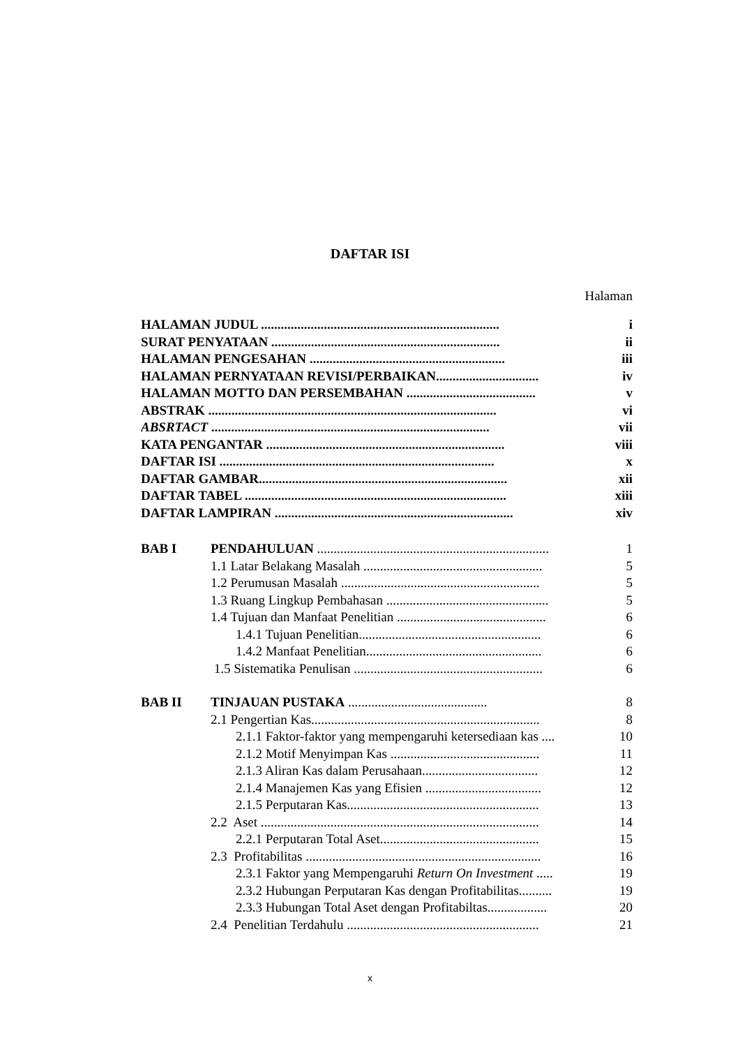DAFTAR ISI
Halaman
| HALAMAN JUDUL ........................................................................ | i |
| SURAT PENYATAAN ..................................................................... | ii |
| HALAMAN PENGESAHAN ........................................................... | iii |
| HALAMAN PERNYATAAN REVISI/PERBAIKAN............................... | iv |
| HALAMAN MOTTO DAN PERSEMBAHAN ....................................... | v |
| ABSTRAK ....................................................................................... | vi |
| ABSRTACT .................................................................................... | vii |
| KATA PENGANTAR ........................................................................ | viii |
| DAFTAR ISI ................................................................................... | x |
| DAFTAR GAMBAR........................................................................... | xii |
| DAFTAR TABEL ............................................................................... | xiii |
| DAFTAR LAMPIRAN ........................................................................ | xiv |
| BAB I | PENDAHULUAN ...................................................................... | 1 |
| | 1.1 Latar Belakang Masalah ...................................................... | 5 |
| | 1.2 Perumusan Masalah ............................................................ | 5 |
| | 1.3 Ruang Lingkup Pembahasan ................................................. | 5 |
| | 1.4 Tujuan dan Manfaat Penelitian ............................................. | 6 |
| | 1.4.1 Tujuan Penelitian....................................................... | 6 |
| | 1.4.2 Manfaat Penelitian..................................................... | 6 |
| | 1.5 Sistematika Penulisan ......................................................... | 6 |
| BAB II | TINJAUAN PUSTAKA .......................................... | 8 |
| | 2.1 Pengertian Kas..................................................................... | 8 |
| | 2.1.1 Faktor-faktor yang mempengaruhi ketersediaan kas .... | 10 |
| | 2.1.2 Motif Menyimpan Kas ............................................. | 11 |
| | 2.1.3 Aliran Kas dalam Perusahaan................................... | 12 |
| | 2.1.4 Manajemen Kas yang Efisien ................................... | 12 |
| | 2.1.5 Perputaran Kas.......................................................... | 13 |
| | 2.2 Aset .................................................................................... | 14 |
| | 2.2.1 Perputaran Total Aset................................................ | 15 |
| | 2.3 Profitabilitas ....................................................................... | 16 |
| | 2.3.1 Faktor yang Mempengaruhi Return On Investment ..... | 19 |
| | 2.3.2 Hubungan Perputaran Kas dengan Profitabilitas.......... | 19 |
| | 2.3.3 Hubungan Total Aset dengan Profitabiltas.................. | 20 |
| | 2.4 Penelitian Terdahulu .......................................................... | 21 |
x